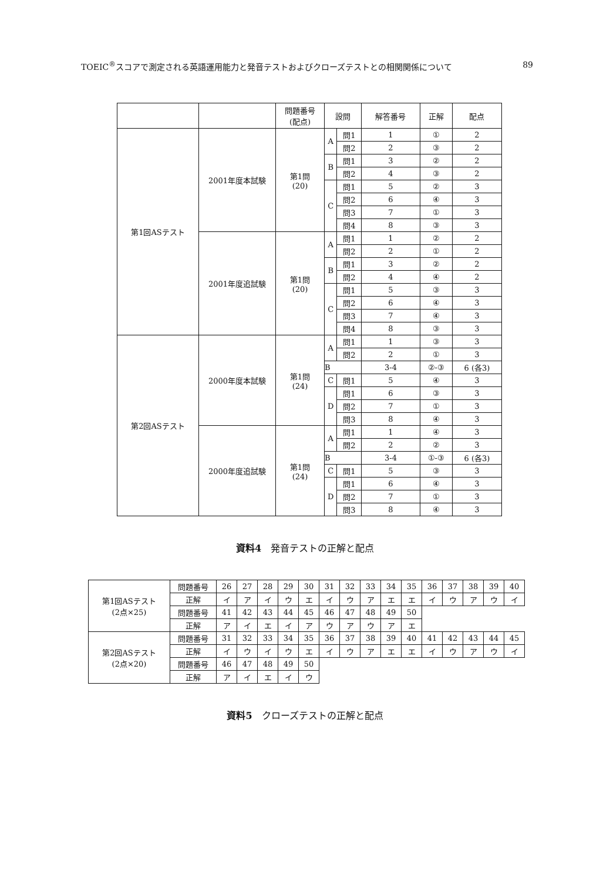TOEIC<sup>®</sup>スコアで測定される英語運用能力と発音テストおよびクローズテストとの相関関係について 89
| | | 問題番号 (配点) | 設問 | | 解答番号 | 正解 | 配点 |
| --- | --- | --- | --- | --- | --- | --- | --- |
| 第1回ASテスト | 2001年度本試験 | 第1問 (20) | A | 問1 | 1 | ① | 2 |
| | | | | 問2 | 2 | ③ | 2 |
| | | | B | 問1 | 3 | ② | 2 |
| | | | | 問2 | 4 | ③ | 2 |
| | | | C | 問1 | 5 | ② | 3 |
| | | | | 問2 | 6 | ④ | 3 |
| | | | | 問3 | 7 | ① | 3 |
| | | | | 問4 | 8 | ③ | 3 |
| | 2001年度追試験 | 第1問 (20) | A | 問1 | 1 | ② | 2 |
| | | | | 問2 | 2 | ① | 2 |
| | | | B | 問1 | 3 | ② | 2 |
| | | | | 問2 | 4 | ④ | 2 |
| | | | C | 問1 | 5 | ③ | 3 |
| | | | | 問2 | 6 | ④ | 3 |
| | | | | 問3 | 7 | ④ | 3 |
| | | | | 問4 | 8 | ③ | 3 |
| 第2回ASテスト | 2000年度本試験 | 第1問 (24) | A | 問1 | 1 | ③ | 3 |
| | | | | 問2 | 2 | ① | 3 |
| | | | B | | 3-4 | ②-③ | 6 (各3) |
| | | | C | 問1 | 5 | ④ | 3 |
| | | | D | 問1 | 6 | ③ | 3 |
| | | | | 問2 | 7 | ① | 3 |
| | | | | 問3 | 8 | ④ | 3 |
| | 2000年度追試験 | 第1問 (24) | A | 問1 | 1 | ④ | 3 |
| | | | | 問2 | 2 | ② | 3 |
| | | | B | | 3-4 | ①-③ | 6 (各3) |
| | | | C | 問1 | 5 | ③ | 3 |
| | | | D | 問1 | 6 | ④ | 3 |
| | | | | 問2 | 7 | ① | 3 |
| | | | | 問3 | 8 | ④ | 3 |
資料4　発音テストの正解と配点
| 第1回ASテスト (2点×25) | 問題番号 | 26 | 27 | 28 | 29 | 30 | 31 | 32 | 33 | 34 | 35 | 36 | 37 | 38 | 39 | 40 |
| | 正解 | イ | ア | イ | ウ | エ | イ | ウ | ア | エ | エ | イ | ウ | ア | ウ | イ |
| | 問題番号 | 41 | 42 | 43 | 44 | 45 | 46 | 47 | 48 | 49 | 50 | | | | | |
| | 正解 | ア | イ | エ | イ | ア | ウ | ア | ウ | ア | エ | | | | | |
| 第2回ASテスト (2点×20) | 問題番号 | 31 | 32 | 33 | 34 | 35 | 36 | 37 | 38 | 39 | 40 | 41 | 42 | 43 | 44 | 45 |
| | 正解 | イ | ウ | イ | ウ | エ | イ | ウ | ア | エ | エ | イ | ウ | ア | ウ | イ |
| | 問題番号 | 46 | 47 | 48 | 49 | 50 | | | | | | | | | | |
| | 正解 | ア | イ | エ | イ | ウ | | | | | | | | | | |
資料5　クローズテストの正解と配点